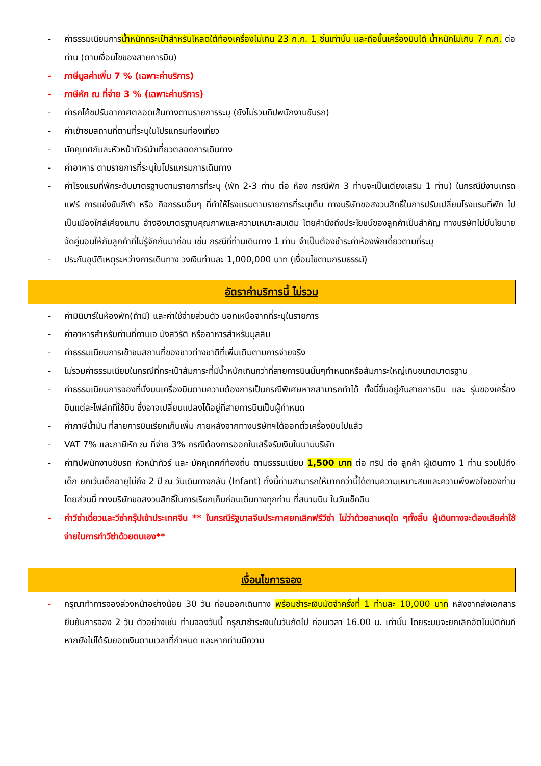- ค่าธรรมเนียมการน้ำหนักกระเป๋าสำหรับโหลดใต้ท้องเครื่องไม่เกิน 23 ก.ก. 1 ชิ้นเท่านั้น และถือขึ้นเครื่องบินได้ น้ำหนักไม่เกิน 7 ก.ก. ต่อท่าน (ตามเงื่อนไขของสายการบิน)
- ภาษีมูลค่าเพิ่ม 7 % (เฉพาะค่าบริการ)
- ภาษีหัก ณ ที่จ่าย 3 % (เฉพาะค่าบริการ)
- ค่ารถโค้ชปรับอากาศตลอดเส้นทางตามรายการระบุ (ยังไม่รวมทิปพนักงานขับรถ)
- ค่าเข้าชมสถานที่ตามที่ระบุในโปรแกรมท่องเที่ยว
- มัคคุเทศก์และหัวหน้าทัวร์นำเที่ยวตลอดการเดินทาง
- ค่าอาหาร ตามรายการที่ระบุในโปรแกรมการเดินทาง
- ค่าโรงแรมที่พักระดับมาตรฐานตามรายการที่ระบุ (พัก 2-3 ท่าน ต่อ ห้อง กรณีพัก 3 ท่านจะเป็นเตียงเสริม 1 ท่าน) ในกรณีมีงานเทรดแฟร์ การแข่งขันกีฬา หรือ กิจกรรมอื่นๆ ที่ทำให้โรงแรมตามรายการที่ระบุเต็ม ทางบริษัทขอสงวนสิทธิ์ในการปรับเปลี่ยนโรงแรมที่พัก ไปเป็นเมืองใกล้เคียงแทน อ้างอิงมาตรฐานคุณภาพและความเหมาะสมเดิม โดยคำนึงถึงประโยชน์ของลูกค้าเป็นสำคัญ ทางบริษัทไม่มีนโยบายจัดคู่นอนให้กับลูกค้าที่ไม่รู้จักกันมาก่อน เช่น กรณีที่ท่านเดินทาง 1 ท่าน จำเป็นต้องชำระค่าห้องพักเดี่ยวตามที่ระบุ
- ประกันอุบัติเหตุระหว่างการเดินทาง วงเงินท่านละ 1,000,000 บาท (เงื่อนไขตามกรมธรรม์)
อัตราค่าบริการนี้ ไม่รวม
- ค่ามินิบาร์ในห้องพัก(ถ้ามี) และค่าใช้จ่ายส่วนตัว นอกเหนือจากที่ระบุในรายการ
- ค่าอาหารสำหรับท่านที่ทานเจ มังสวิรัติ หรืออาหารสำหรับมุสลิม
- ค่าธรรมเนียมการเข้าชมสถานที่ของชาวต่างชาติที่เพิ่มเติมตามการจ่ายจริง
- ไม่รวมค่าธรรมเนียมในกรณีที่กระเป๋าสัมภาระที่มีน้ำหนักเกินกว่าที่สายการบินนั้นๆกำหนดหรือสัมภาระใหญ่เกินขนาดมาตรฐาน
- ค่าธรรมเนียมการจองที่นั่งบนเครื่องบินตามความต้องการเป็นกรณีพิเศษหากสามารถทำได้ ทั้งนี้ขึ้นอยู่กับสายการบิน และ รุ่นของเครื่องบินแต่ละไฟล์ทที่ใช้บิน ซึ่งอาจเปลี่ยนแปลงได้อยู่ที่สายการบินเป็นผู้กำหนด
- ค่าภาษีน้ำมัน ที่สายการบินเรียกเก็บเพิ่ม ภายหลังจากทางบริษัทฯได้ออกตั๋วเครื่องบินไปแล้ว
- VAT 7% และภาษีหัก ณ ที่จ่าย 3% กรณีต้องการออกใบเสร็จรับเงินในนามบริษัท
- ค่าทิปพนักงานขับรถ หัวหน้าทัวร์ และ มัคคุเทศก์ท้องถิ่น ตามธรรมเนียม 1,500 บาท ต่อ ทริป ต่อ ลูกค้า ผู้เดินทาง 1 ท่าน รวมไปถึงเด็ก ยกเว้นเด็กอายุไม่ถึง 2 ปี ณ วันเดินทางกลับ (Infant) ทั้งนี้ท่านสามารถให้มากกว่านี้ได้ตามความเหมาะสมและความพึงพอใจของท่าน โดยส่วนนี้ ทางบริษัทขอสงวนสิทธิ์ในการเรียกเก็บก่อนเดินทางทุกท่าน ที่สนามบิน ในวันเช็คอิน
- ค่าวีซ่าเดี่ยวและวีซ่ากรุ๊ปเข้าประเทศจีน ** ในกรณีรัฐบาลจีนประกาศยกเลิกฟรีวีซ่า ไม่ว่าด้วยสาเหตุใด ๆทั้งสิ้น ผู้เดินทางจะต้องเสียค่าใช้จ่ายในการทำวีซ่าด้วยตนเอง**
เงื่อนไขการจอง
- กรุณาทำการจองล่วงหน้าอย่างน้อย 30 วัน ก่อนออกเดินทาง พร้อมชำระเงินมัดจำครั้งที่ 1 ท่านละ 10,000 บาท หลังจากส่งเอกสารยืนยันการจอง 2 วัน ตัวอย่างเช่น ท่านจองวันนี้ กรุณาชำระเงินในวันถัดไป ก่อนเวลา 16.00 น. เท่านั้น โดยระบบจะยกเลิกอัตโนมัติทันที หากยังไม่ได้รับยอดเงินตามเวลาที่กำหนด และหากท่านมีความ